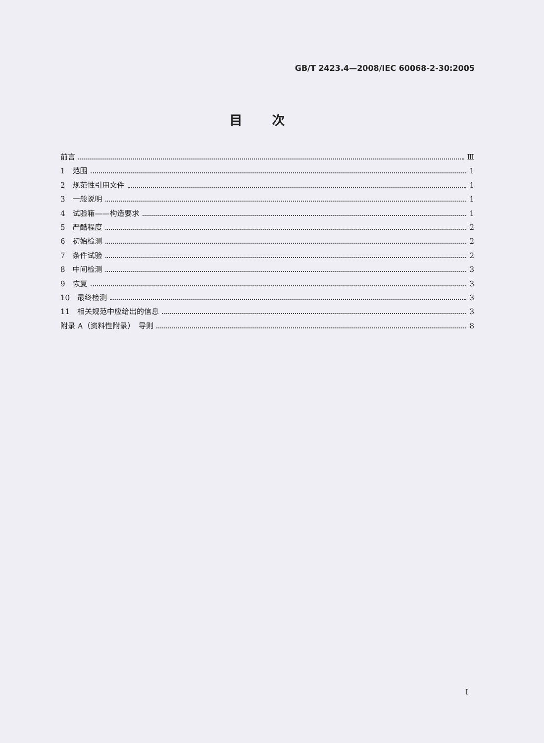GB/T 2423.4—2008/IEC 60068-2-30:2005
目次
前言 Ⅲ
1　范围 1
2　规范性引用文件 1
3　一般说明 1
4　试验箱——构造要求 1
5　严酷程度 2
6　初始检测 2
7　条件试验 2
8　中间检测 3
9　恢复 3
10　最终检测 3
11　相关规范中应给出的信息 3
附录 A（资料性附录）　导则 8
I